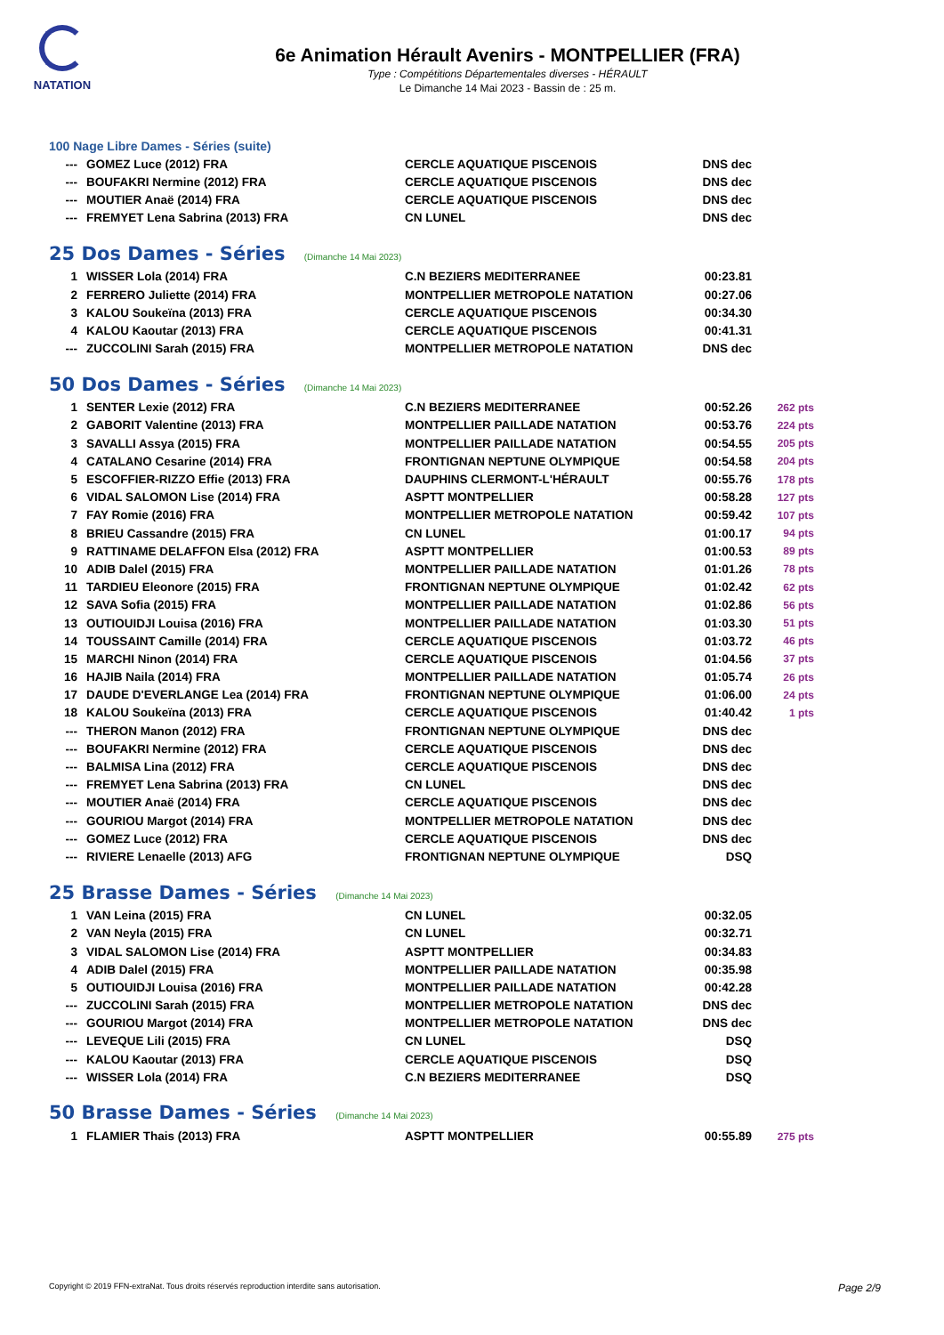NATATION
6e Animation Hérault Avenirs - MONTPELLIER (FRA)
Type : Compétitions Départementales diverses - HÉRAULT
Le Dimanche 14 Mai 2023 - Bassin de : 25 m.
100 Nage Libre Dames - Séries (suite)
| --- | GOMEZ Luce (2012) FRA | CERCLE AQUATIQUE PISCENOIS | DNS dec | |
| --- | BOUFAKRI Nermine (2012) FRA | CERCLE AQUATIQUE PISCENOIS | DNS dec | |
| --- | MOUTIER Anaë (2014) FRA | CERCLE AQUATIQUE PISCENOIS | DNS dec | |
| --- | FREMYET Lena Sabrina (2013) FRA | CN LUNEL | DNS dec | |
25 Dos Dames - Séries (Dimanche 14 Mai 2023)
| 1 | WISSER Lola (2014) FRA | C.N BEZIERS MEDITERRANEE | 00:23.81 | |
| 2 | FERRERO Juliette (2014) FRA | MONTPELLIER METROPOLE NATATION | 00:27.06 | |
| 3 | KALOU Soukeïna (2013) FRA | CERCLE AQUATIQUE PISCENOIS | 00:34.30 | |
| 4 | KALOU Kaoutar (2013) FRA | CERCLE AQUATIQUE PISCENOIS | 00:41.31 | |
| --- | ZUCCOLINI Sarah (2015) FRA | MONTPELLIER METROPOLE NATATION | DNS dec | |
50 Dos Dames - Séries (Dimanche 14 Mai 2023)
| 1 | SENTER Lexie (2012) FRA | C.N BEZIERS MEDITERRANEE | 00:52.26 | 262 pts |
| 2 | GABORIT Valentine (2013) FRA | MONTPELLIER PAILLADE NATATION | 00:53.76 | 224 pts |
| 3 | SAVALLI Assya (2015) FRA | MONTPELLIER PAILLADE NATATION | 00:54.55 | 205 pts |
| 4 | CATALANO Cesarine (2014) FRA | FRONTIGNAN NEPTUNE OLYMPIQUE | 00:54.58 | 204 pts |
| 5 | ESCOFFIER-RIZZO Effie (2013) FRA | DAUPHINS CLERMONT-L'HÉRAULT | 00:55.76 | 178 pts |
| 6 | VIDAL SALOMON Lise (2014) FRA | ASPTT MONTPELLIER | 00:58.28 | 127 pts |
| 7 | FAY Romie (2016) FRA | MONTPELLIER METROPOLE NATATION | 00:59.42 | 107 pts |
| 8 | BRIEU Cassandre (2015) FRA | CN LUNEL | 01:00.17 | 94 pts |
| 9 | RATTINAME DELAFFON Elsa (2012) FRA | ASPTT MONTPELLIER | 01:00.53 | 89 pts |
| 10 | ADIB Dalel (2015) FRA | MONTPELLIER PAILLADE NATATION | 01:01.26 | 78 pts |
| 11 | TARDIEU Eleonore (2015) FRA | FRONTIGNAN NEPTUNE OLYMPIQUE | 01:02.42 | 62 pts |
| 12 | SAVA Sofia (2015) FRA | MONTPELLIER PAILLADE NATATION | 01:02.86 | 56 pts |
| 13 | OUTIOUIDJI Louisa (2016) FRA | MONTPELLIER PAILLADE NATATION | 01:03.30 | 51 pts |
| 14 | TOUSSAINT Camille (2014) FRA | CERCLE AQUATIQUE PISCENOIS | 01:03.72 | 46 pts |
| 15 | MARCHI Ninon (2014) FRA | CERCLE AQUATIQUE PISCENOIS | 01:04.56 | 37 pts |
| 16 | HAJIB Naila (2014) FRA | MONTPELLIER PAILLADE NATATION | 01:05.74 | 26 pts |
| 17 | DAUDE D'EVERLANGE Lea (2014) FRA | FRONTIGNAN NEPTUNE OLYMPIQUE | 01:06.00 | 24 pts |
| 18 | KALOU Soukeïna (2013) FRA | CERCLE AQUATIQUE PISCENOIS | 01:40.42 | 1 pts |
| --- | THERON Manon (2012) FRA | FRONTIGNAN NEPTUNE OLYMPIQUE | DNS dec | |
| --- | BOUFAKRI Nermine (2012) FRA | CERCLE AQUATIQUE PISCENOIS | DNS dec | |
| --- | BALMISA Lina (2012) FRA | CERCLE AQUATIQUE PISCENOIS | DNS dec | |
| --- | FREMYET Lena Sabrina (2013) FRA | CN LUNEL | DNS dec | |
| --- | MOUTIER Anaë (2014) FRA | CERCLE AQUATIQUE PISCENOIS | DNS dec | |
| --- | GOURIOU Margot (2014) FRA | MONTPELLIER METROPOLE NATATION | DNS dec | |
| --- | GOMEZ Luce (2012) FRA | CERCLE AQUATIQUE PISCENOIS | DNS dec | |
| --- | RIVIERE Lenaelle (2013) AFG | FRONTIGNAN NEPTUNE OLYMPIQUE | DSQ | |
25 Brasse Dames - Séries (Dimanche 14 Mai 2023)
| 1 | VAN Leina (2015) FRA | CN LUNEL | 00:32.05 | |
| 2 | VAN Neyla (2015) FRA | CN LUNEL | 00:32.71 | |
| 3 | VIDAL SALOMON Lise (2014) FRA | ASPTT MONTPELLIER | 00:34.83 | |
| 4 | ADIB Dalel (2015) FRA | MONTPELLIER PAILLADE NATATION | 00:35.98 | |
| 5 | OUTIOUIDJI Louisa (2016) FRA | MONTPELLIER PAILLADE NATATION | 00:42.28 | |
| --- | ZUCCOLINI Sarah (2015) FRA | MONTPELLIER METROPOLE NATATION | DNS dec | |
| --- | GOURIOU Margot (2014) FRA | MONTPELLIER METROPOLE NATATION | DNS dec | |
| --- | LEVEQUE Lili (2015) FRA | CN LUNEL | DSQ | |
| --- | KALOU Kaoutar (2013) FRA | CERCLE AQUATIQUE PISCENOIS | DSQ | |
| --- | WISSER Lola (2014) FRA | C.N BEZIERS MEDITERRANEE | DSQ | |
50 Brasse Dames - Séries (Dimanche 14 Mai 2023)
| 1 | FLAMIER Thais (2013) FRA | ASPTT MONTPELLIER | 00:55.89 | 275 pts |
Copyright © 2019 FFN-extraNat. Tous droits réservés reproduction interdite sans autorisation. Page 2/9